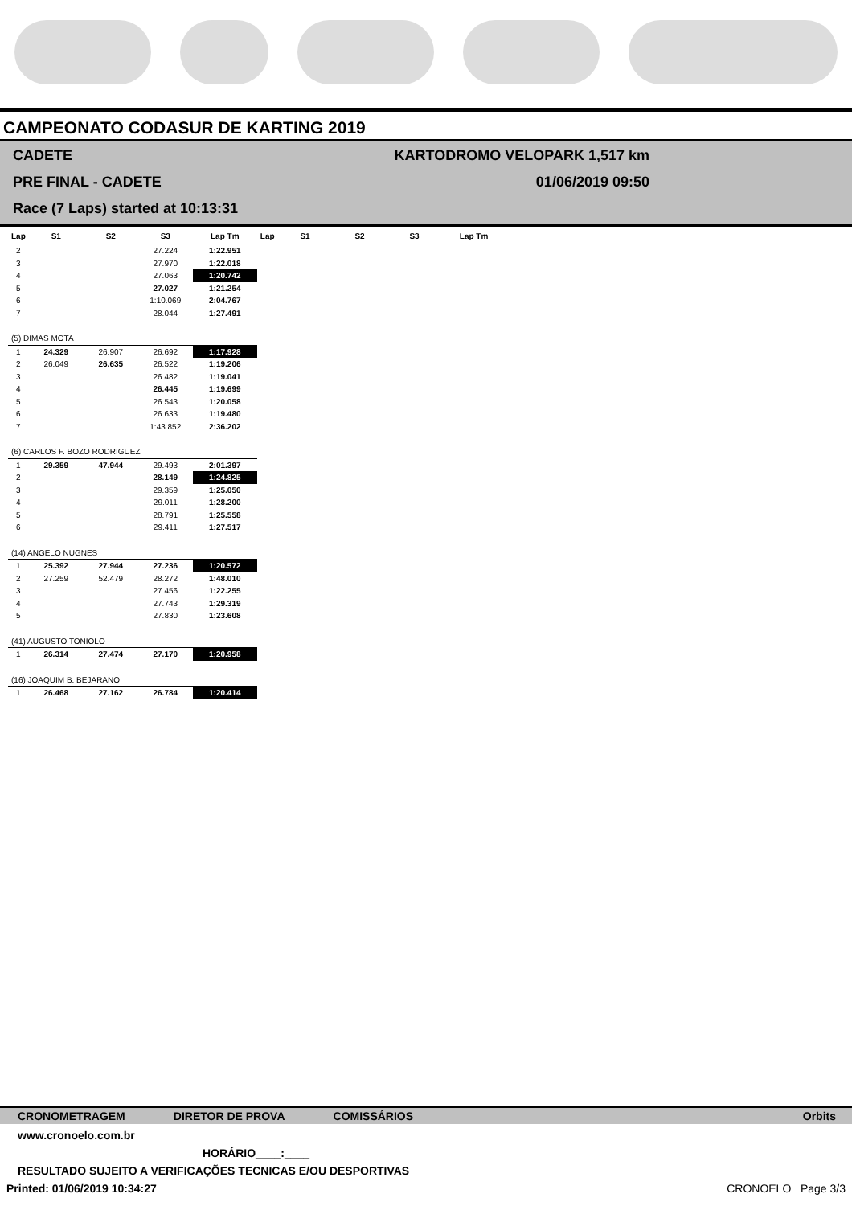CAMPEONATO CODASUR DE KARTING 2019
CADETE
PRE FINAL - CADETE
Race (7 Laps) started at 10:13:31
KARTODROMO VELOPARK 1,517 km
01/06/2019 09:50
| Lap | S1 | S2 | S3 | Lap Tm |
| --- | --- | --- | --- | --- |
| 2 | | | 27.224 | 1:22.951 |
| 3 | | | 27.970 | 1:22.018 |
| 4 | | | 27.063 | 1:20.742 |
| 5 | | | 27.027 | 1:21.254 |
| 6 | | | 1:10.069 | 2:04.767 |
| 7 | | | 28.044 | 1:27.491 |
| (5) DIMAS MOTA | | | | |
| 1 | 24.329 | 26.907 | 26.692 | 1:17.928 |
| 2 | 26.049 | 26.635 | 26.522 | 1:19.206 |
| 3 | | | 26.482 | 1:19.041 |
| 4 | | | 26.445 | 1:19.699 |
| 5 | | | 26.543 | 1:20.058 |
| 6 | | | 26.633 | 1:19.480 |
| 7 | | | 1:43.852 | 2:36.202 |
| (6) CARLOS F. BOZO RODRIGUEZ | | | | |
| 1 | 29.359 | 47.944 | 29.493 | 2:01.397 |
| 2 | | | 28.149 | 1:24.825 |
| 3 | | | 29.359 | 1:25.050 |
| 4 | | | 29.011 | 1:28.200 |
| 5 | | | 28.791 | 1:25.558 |
| 6 | | | 29.411 | 1:27.517 |
| (14) ANGELO NUGNES | | | | |
| 1 | 25.392 | 27.944 | 27.236 | 1:20.572 |
| 2 | 27.259 | 52.479 | 28.272 | 1:48.010 |
| 3 | | | 27.456 | 1:22.255 |
| 4 | | | 27.743 | 1:29.319 |
| 5 | | | 27.830 | 1:23.608 |
| (41) AUGUSTO TONIOLO | | | | |
| 1 | 26.314 | 27.474 | 27.170 | 1:20.958 |
| (16) JOAQUIM B. BEJARANO | | | | |
| 1 | 26.468 | 27.162 | 26.784 | 1:20.414 |
| Lap | S1 | S2 | S3 | Lap Tm |
| --- | --- | --- | --- | --- |
CRONOMETRAGEM DIRETOR DE PROVA COMISSÁRIOS Orbits
www.cronoelo.com.br
HORÁRIO____:____
RESULTADO SUJEITO A VERIFICAÇÕES TECNICAS E/OU DESPORTIVAS
Printed: 01/06/2019 10:34:27 CRONOELO Page 3/3